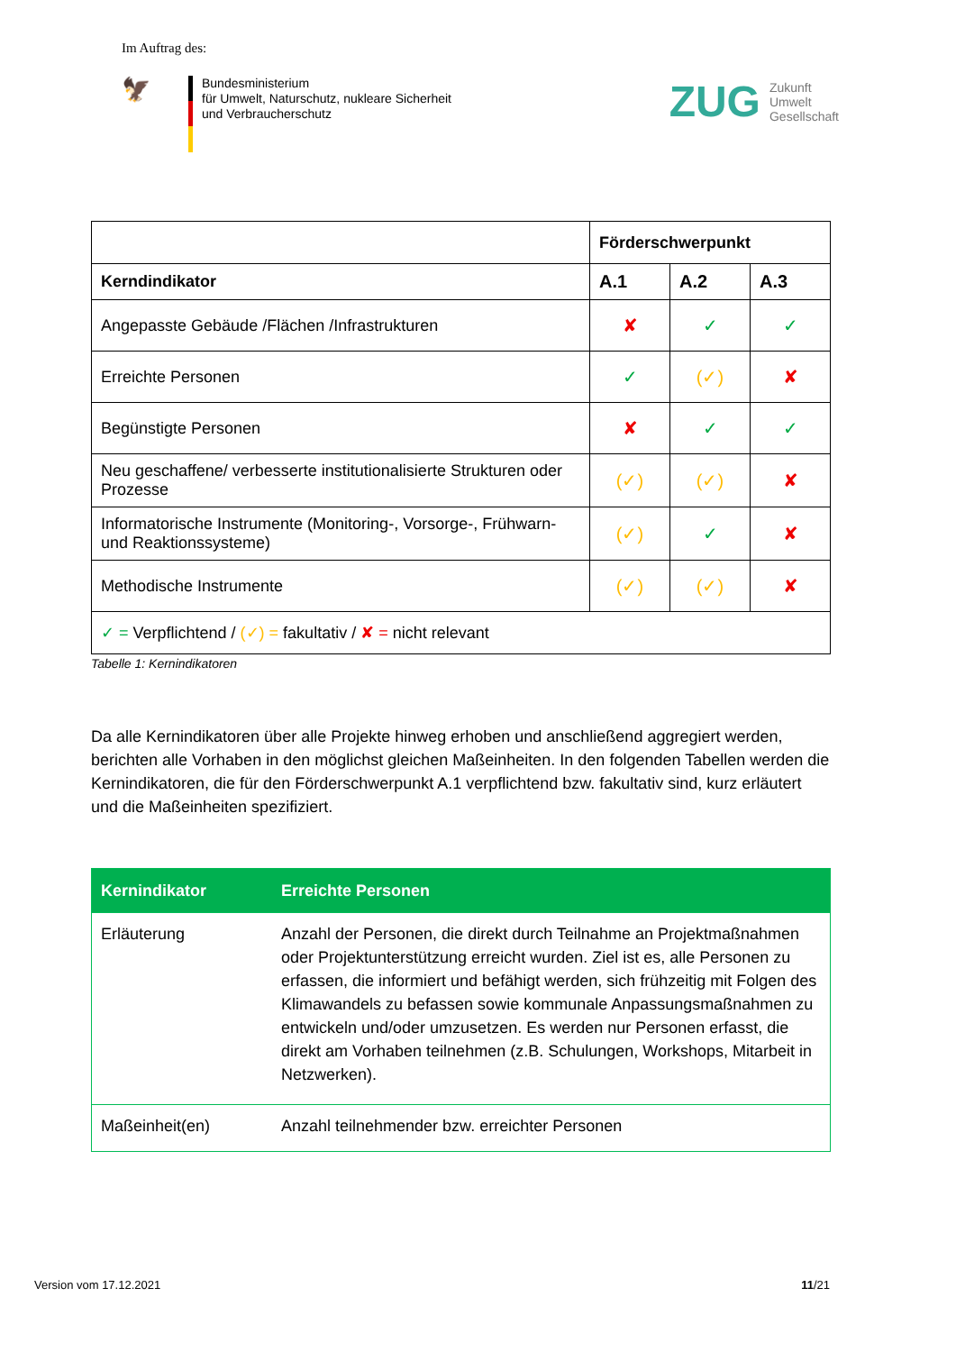Im Auftrag des:
🦅
Bundesministerium
für Umwelt, Naturschutz, nukleare Sicherheit
und Verbraucherschutz
ZUG
Zukunft
Umwelt
Gesellschaft
| | Förderschwerpunkt | | |
| --- | --- | --- | --- |
| Kerndindikator | A.1 | A.2 | A.3 |
| Angepasste Gebäude /Flächen /Infrastrukturen | ✘ | ✓ | ✓ |
| Erreichte Personen | ✓ | (✓) | ✘ |
| Begünstigte Personen | ✘ | ✓ | ✓ |
| Neu geschaffene/ verbesserte institutionalisierte Strukturen oder Prozesse | (✓) | (✓) | ✘ |
| Informatorische Instrumente (Monitoring-, Vorsorge-, Frühwarn- und Reaktionssysteme) | (✓) | ✓ | ✘ |
| Methodische Instrumente | (✓) | (✓) | ✘ |
| ✓ = Verpflichtend / (✓) = fakultativ / ✘ = nicht relevant | | | |
Tabelle 1: Kernindikatoren
Da alle Kernindikatoren über alle Projekte hinweg erhoben und anschließend aggregiert werden, berichten alle Vorhaben in den möglichst gleichen Maßeinheiten. In den folgenden Tabellen werden die Kernindikatoren, die für den Förderschwerpunkt A.1 verpflichtend bzw. fakultativ sind, kurz erläutert und die Maßeinheiten spezifiziert.
| Kernindikator | Erreichte Personen |
| --- | --- |
| Erläuterung | Anzahl der Personen, die direkt durch Teilnahme an Projektmaßnahmen oder Projektunterstützung erreicht wurden. Ziel ist es, alle Personen zu erfassen, die informiert und befähigt werden, sich frühzeitig mit Folgen des Klimawandels zu befassen sowie kommunale Anpassungsmaßnahmen zu entwickeln und/oder umzusetzen. Es werden nur Personen erfasst, die direkt am Vorhaben teilnehmen (z.B. Schulungen, Workshops, Mitarbeit in Netzwerken). |
| Maßeinheit(en) | Anzahl teilnehmender bzw. erreichter Personen |
Version vom 17.12.2021 11/21